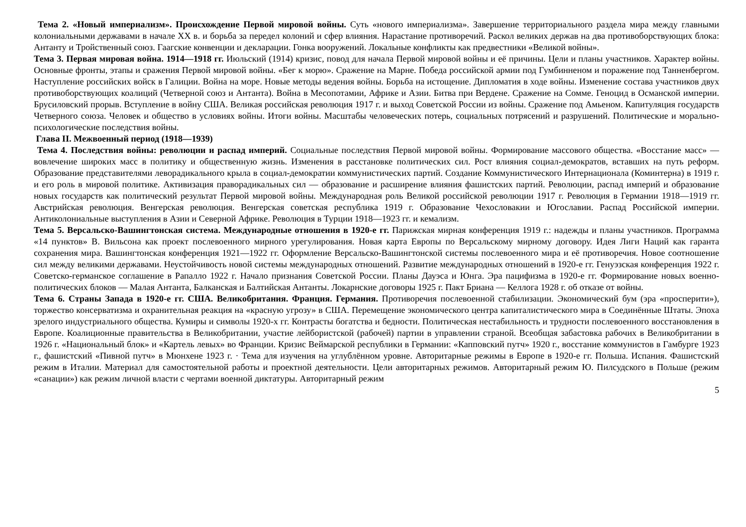Тема 2. «Новый империализм». Происхождение Первой мировой войны. Суть «нового империализма». Завершение территориального раздела мира между главными колониальными державами в начале XX в. и борьба за передел колоний и сфер влияния. Нарастание противоречий. Раскол великих держав на два противоборствующих блока: Антанту и Тройственный союз. Гаагские конвенции и декларации. Гонка вооружений. Локальные конфликты как предвестники «Великой войны».
Тема 3. Первая мировая война. 1914—1918 гг. Июльский (1914) кризис, повод для начала Первой мировой войны и её причины. Цели и планы участников. Характер войны. Основные фронты, этапы и сражения Первой мировой войны. «Бег к морю». Сражение на Марне. Победа российской армии под Гумбинненом и поражение под Танненбергом. Наступление российских войск в Галиции. Война на море. Новые методы ведения войны. Борьба на истощение. Дипломатия в ходе войны. Изменение состава участников двух противоборствующих коалиций (Четверной союз и Антанта). Война в Месопотамии, Африке и Азии. Битва при Вердене. Сражение на Сомме. Геноцид в Османской империи. Брусиловский прорыв. Вступление в войну США. Великая российская революция 1917 г. и выход Советской России из войны. Сражение под Амьеном. Капитуляция государств Четверного союза. Человек и общество в условиях войны. Итоги войны. Масштабы человеческих потерь, социальных потрясений и разрушений. Политические и морально-психологические последствия войны.
Глава II. Межвоенный период (1918—1939)
Тема 4. Последствия войны: революции и распад империй. Социальные последствия Первой мировой войны. Формирование массового общества. «Восстание масс» — вовлечение широких масс в политику и общественную жизнь. Изменения в расстановке политических сил. Рост влияния социал-демократов, вставших на путь реформ. Образование представителями леворадикального крыла в социал-демократии коммунистических партий. Создание Коммунистического Интернационала (Коминтерна) в 1919 г. и его роль в мировой политике. Активизация праворадикальных сил — образование и расширение влияния фашистских партий. Революции, распад империй и образование новых государств как политический результат Первой мировой войны. Международная роль Великой российской революции 1917 г. Революция в Германии 1918—1919 гг. Австрийская революция. Венгерская революция. Венгерская советская республика 1919 г. Образование Чехословакии и Югославии. Распад Российской империи. Антиколониальные выступления в Азии и Северной Африке. Революция в Турции 1918—1923 гг. и кемализм.
Тема 5. Версальско-Вашингтонская система. Международные отношения в 1920-е гг. Парижская мирная конференция 1919 г.: надежды и планы участников. Программа «14 пунктов» В. Вильсона как проект послевоенного мирного урегулирования. Новая карта Европы по Версальскому мирному договору. Идея Лиги Наций как гаранта сохранения мира. Вашингтонская конференция 1921—1922 гг. Оформление Версальско-Вашингтонской системы послевоенного мира и её противоречия. Новое соотношение сил между великими державами. Неустойчивость новой системы международных отношений. Развитие международных отношений в 1920-е гг. Генуэзская конференция 1922 г. Советско-германское соглашение в Рапалло 1922 г. Начало признания Советской России. Планы Дауэса и Юнга. Эра пацифизма в 1920-е гг. Формирование новых военно-политических блоков — Малая Антанта, Балканская и Балтийская Антанты. Локарнские договоры 1925 г. Пакт Бриана — Келлога 1928 г. об отказе от войны.
Тема 6. Страны Запада в 1920-е гг. США. Великобритания. Франция. Германия. Противоречия послевоенной стабилизации. Экономический бум (эра «просперити»), торжество консерватизма и охранительная реакция на «красную угрозу» в США. Перемещение экономического центра капиталистического мира в Соединённые Штаты. Эпоха зрелого индустриального общества. Кумиры и символы 1920-х гг. Контрасты богатства и бедности. Политическая нестабильность и трудности послевоенного восстановления в Европе. Коалиционные правительства в Великобритании, участие лейбористской (рабочей) партии в управлении страной. Всеобщая забастовка рабочих в Великобритании в 1926 г. «Национальный блок» и «Картель левых» во Франции. Кризис Веймарской республики в Германии: «Капповский путч» 1920 г., восстание коммунистов в Гамбурге 1923 г., фашистский «Пивной путч» в Мюнхене 1923 г. · Тема для изучения на углублённом уровне. Авторитарные режимы в Европе в 1920-е гг. Польша. Испания. Фашистский режим в Италии. Материал для самостоятельной работы и проектной деятельности. Цели авторитарных режимов. Авторитарный режим Ю. Пилсудского в Польше (режим «санации») как режим личной власти с чертами военной диктатуры. Авторитарный режим
5